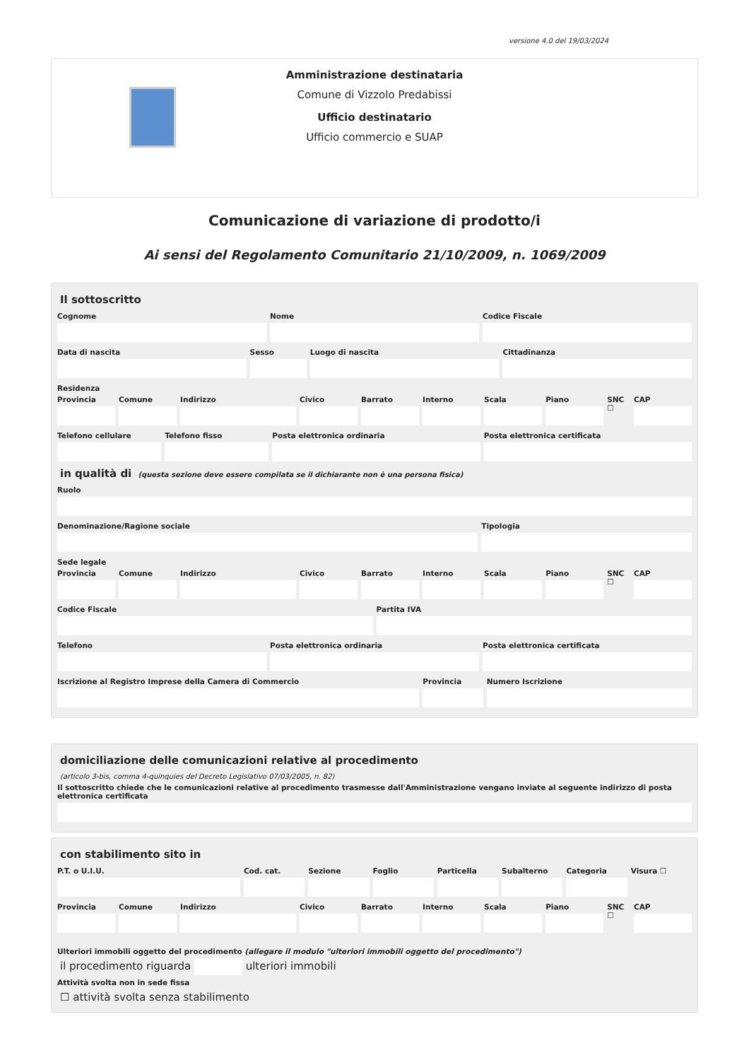versione 4.0 del 19/03/2024
Amministrazione destinataria
Comune di Vizzolo Predabissi
Ufficio destinatario
Ufficio commercio e SUAP
Comunicazione di variazione di prodotto/i
Ai sensi del Regolamento Comunitario 21/10/2009, n. 1069/2009
Il sottoscritto
Cognome Nome Codice Fiscale
Data di nascita Sesso Luogo di nascita Cittadinanza
Residenza
Provincia Comune Indirizzo Civico Barrato Interno Scala Piano SNC ☐ CAP
Telefono cellulare Telefono fisso Posta elettronica ordinaria Posta elettronica certificata
in qualità di (questa sezione deve essere compilata se il dichiarante non è una persona fisica)
Ruolo
Denominazione/Ragione sociale Tipologia
Sede legale
Provincia Comune Indirizzo Civico Barrato Interno Scala Piano SNC ☐ CAP
Codice Fiscale Partita IVA
Telefono Posta elettronica ordinaria Posta elettronica certificata
Iscrizione al Registro Imprese della Camera di Commercio
Provincia Numero Iscrizione
domiciliazione delle comunicazioni relative al procedimento
(articolo 3-bis, comma 4-quinquies del Decreto Legislativo 07/03/2005, n. 82)
Il sottoscritto chiede che le comunicazioni relative al procedimento trasmesse dall'Amministrazione vengano inviate al seguente indirizzo di posta elettronica certificata
con stabilimento sito in
P.T. o U.I.U. Cod. cat. Sezione Foglio Particella Subalterno Categoria Visura ☐
Provincia Comune Indirizzo Civico Barrato Interno Scala Piano SNC ☐ CAP
Ulteriori immobili oggetto del procedimento (allegare il modulo "ulteriori immobili oggetto del procedimento")
il procedimento riguarda ulteriori immobili
Attività svolta non in sede fissa
☐ attività svolta senza stabilimento